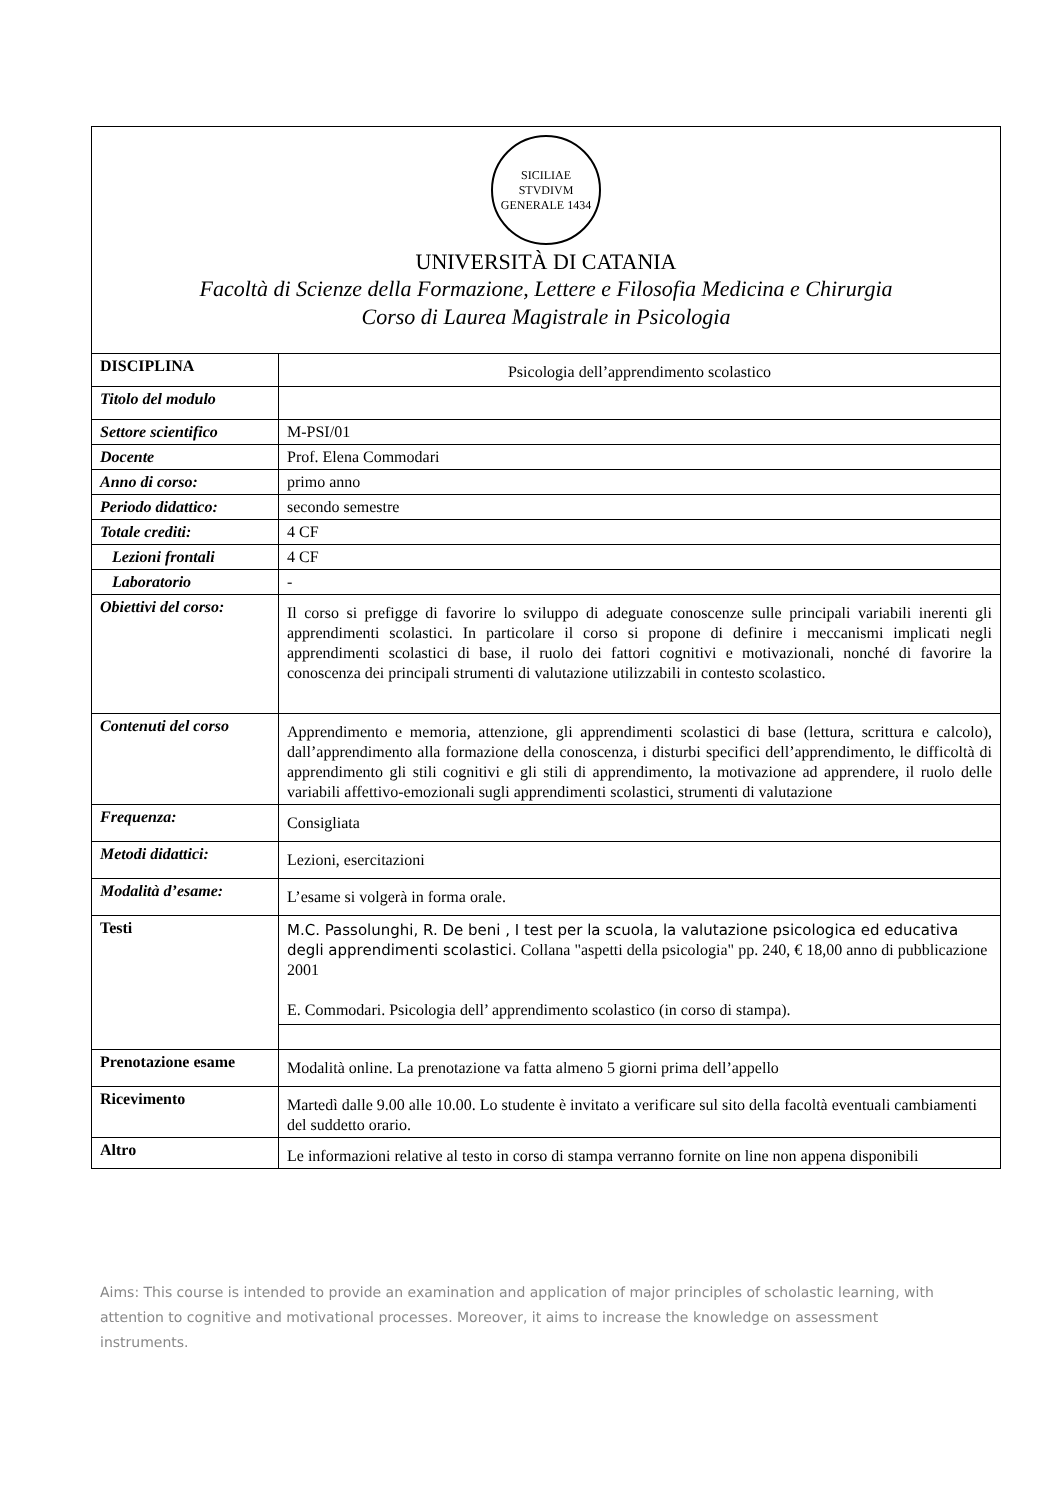SICILIAE STVDIVM GENERALE 1434
UNIVERSITÀ DI CATANIA
Facoltà di Scienze della Formazione, Lettere e Filosofia Medicina e Chirurgia
Corso di Laurea Magistrale in Psicologia
| DISCIPLINA | Psicologia dell’apprendimento scolastico |
| Titolo del modulo | |
| Settore scientifico | M-PSI/01 |
| Docente | Prof. Elena Commodari |
| Anno di corso: | primo anno |
| Periodo didattico: | secondo semestre |
| Totale crediti: | 4 CF |
| Lezioni frontali | 4 CF |
| Laboratorio | - |
| Obiettivi del corso: | Il corso si prefigge di favorire lo sviluppo di adeguate conoscenze sulle principali variabili inerenti gli apprendimenti scolastici. In particolare il corso si propone di definire i meccanismi implicati negli apprendimenti scolastici di base, il ruolo dei fattori cognitivi e motivazionali, nonché di favorire la conoscenza dei principali strumenti di valutazione utilizzabili in contesto scolastico. |
| Contenuti del corso | Apprendimento e memoria, attenzione, gli apprendimenti scolastici di base (lettura, scrittura e calcolo), dall’apprendimento alla formazione della conoscenza, i disturbi specifici dell’apprendimento, le difficoltà di apprendimento gli stili cognitivi e gli stili di apprendimento, la motivazione ad apprendere, il ruolo delle variabili affettivo-emozionali sugli apprendimenti scolastici, strumenti di valutazione |
| Frequenza: | Consigliata |
| Metodi didattici: | Lezioni, esercitazioni |
| Modalità d’esame: | L’esame si volgerà in forma orale. |
| Testi | M.C. Passolunghi, R. De beni , I test per la scuola, la valutazione psicologica ed educativa degli apprendimenti scolastici. Collana "aspetti della psicologia" pp. 240, € 18,00 anno di pubblicazione 2001 E. Commodari. Psicologia dell’ apprendimento scolastico (in corso di stampa). |
| Prenotazione esame | Modalità online. La prenotazione va fatta almeno 5 giorni prima dell’appello |
| Ricevimento | Martedì dalle 9.00 alle 10.00. Lo studente è invitato a verificare sul sito della facoltà eventuali cambiamenti del suddetto orario. |
| Altro | Le informazioni relative al testo in corso di stampa verranno fornite on line non appena disponibili |
Aims: This course is intended to provide an examination and application of major principles of scholastic learning, with attention to cognitive and motivational processes. Moreover, it aims to increase the knowledge on assessment instruments.